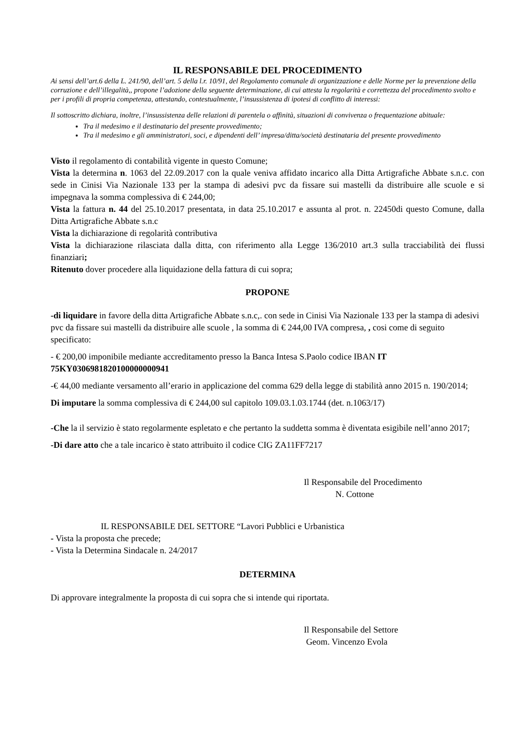IL RESPONSABILE DEL PROCEDIMENTO
Ai sensi dell’art.6 della L. 241/90, dell’art. 5 della l.r. 10/91, del Regolamento comunale di organizzazione e delle Norme per la prevenzione della corruzione e dell’illegalità,, propone l’adozione della seguente determinazione, di cui attesta la regolarità e correttezza del procedimento svolto e per i profili di propria competenza, attestando, contestualmente, l’insussistenza di ipotesi di conflitto di interessi:
Il sottoscritto dichiara, inoltre, l’insussistenza delle relazioni di parentela o affinità, situazioni di convivenza o frequentazione abituale:
Tra il medesimo e il destinatario del presente provvedimento;
Tra il medesimo e gli amministratori, soci, e dipendenti dell’ impresa/ditta/società destinataria del presente provvedimento
Visto il regolamento di contabilità vigente in questo Comune;
Vista la determina n. 1063 del 22.09.2017 con la quale veniva affidato incarico alla Ditta Artigrafiche Abbate s.n.c. con sede in Cinisi Via Nazionale 133 per la stampa di adesivi pvc da fissare sui mastelli da distribuire alle scuole e si impegnava la somma complessiva di € 244,00;
Vista la fattura n. 44 del 25.10.2017 presentata, in data 25.10.2017 e assunta al prot. n. 22450di questo Comune, dalla Ditta Artigrafiche Abbate s.n.c
Vista la dichiarazione di regolarità contributiva
Vista la dichiarazione rilasciata dalla ditta, con riferimento alla Legge 136/2010 art.3 sulla tracciabilità dei flussi finanziari;
Ritenuto dover procedere alla liquidazione della fattura di cui sopra;
PROPONE
-di liquidare in favore della ditta Artigrafiche Abbate s.n.c,. con sede in Cinisi Via Nazionale 133 per la stampa di adesivi pvc da fissare sui mastelli da distribuire alle scuole , la somma di € 244,00 IVA compresa, , cosi come di seguito specificato:
- € 200,00 imponibile mediante accreditamento presso la Banca Intesa S.Paolo codice IBAN IT 75KY0306981820100000000941
-€ 44,00 mediante versamento all’erario in applicazione del comma 629 della legge di stabilità anno 2015 n. 190/2014;
Di imputare la somma complessiva di € 244,00 sul capitolo 109.03.1.03.1744 (det. n.1063/17)
-Che la il servizio è stato regolarmente espletato e che pertanto la suddetta somma è diventata esigibile nell’anno 2017;
-Di dare atto che a tale incarico è stato attribuito il codice CIG ZA11FF7217
Il Responsabile del Procedimento
N. Cottone
IL RESPONSABILE DEL SETTORE “Lavori Pubblici e Urbanistica
- Vista la proposta che precede;
- Vista la Determina Sindacale n. 24/2017
DETERMINA
Di approvare integralmente la proposta di cui sopra che si intende qui riportata.
Il Responsabile del Settore
Geom. Vincenzo Evola